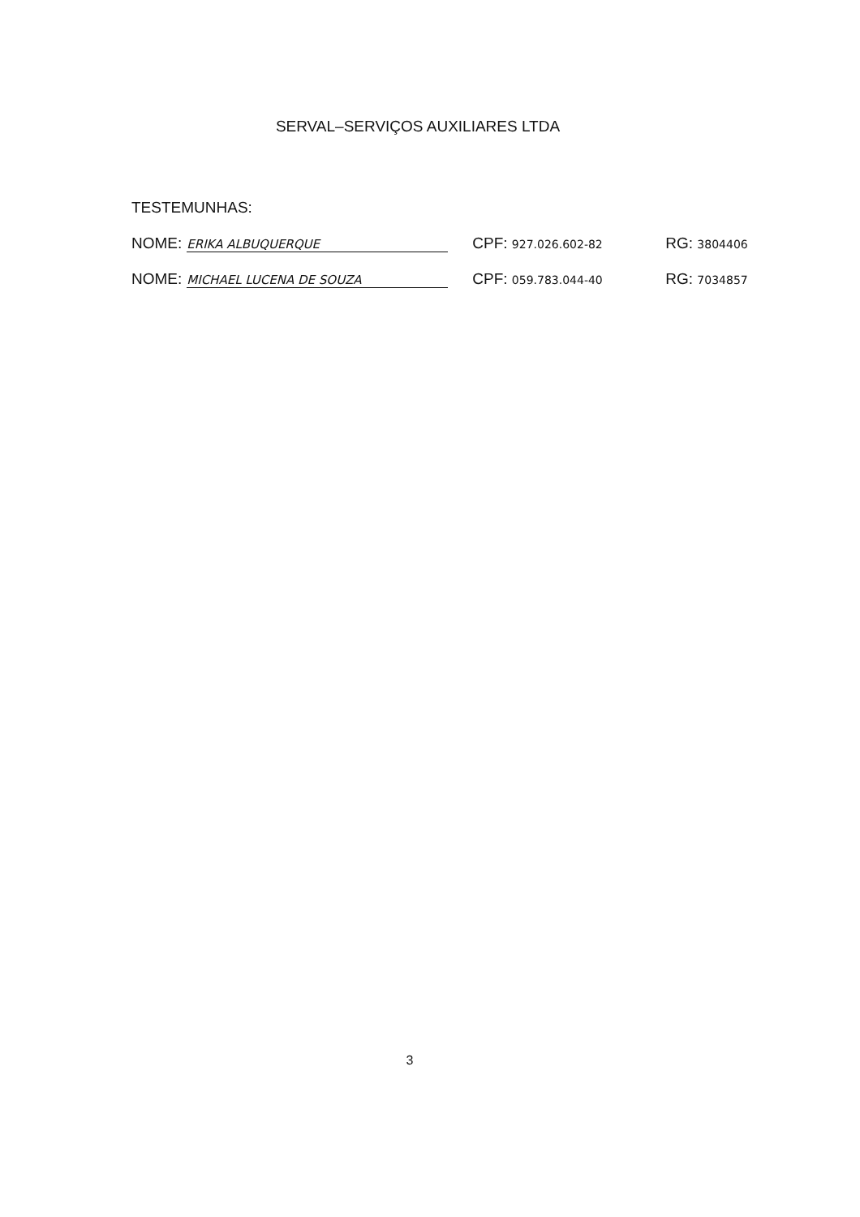SERVAL–SERVIÇOS AUXILIARES LTDA
TESTEMUNHAS:
NOME: ERIKA ALBUQUERQUE CPF: 927.026.602-82 RG: 3804406
NOME: MICHAEL LUCENA DE SOUZA CPF: 059.783.044-40 RG: 7034857
3